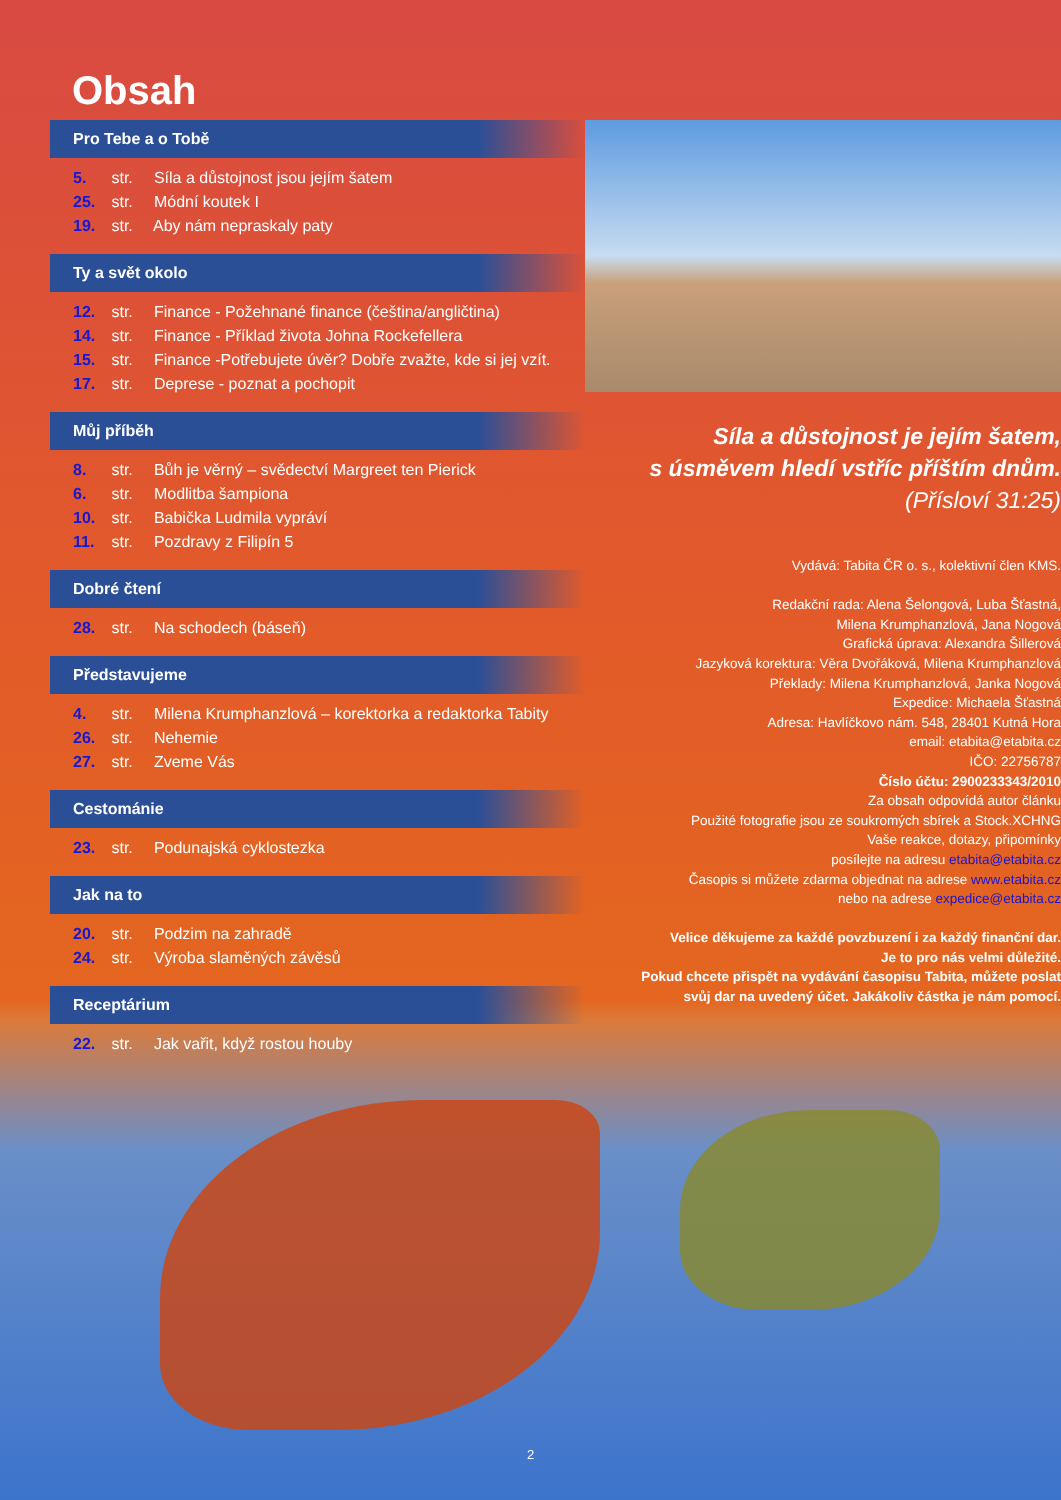Obsah
Pro Tebe a o Tobě
5. str. Síla a důstojnost jsou jejím šatem
25. str. Módní koutek I
19. str. Aby nám nepraskaly paty
Ty a svět okolo
12. str. Finance - Požehnané finance (čeština/angličtina)
14. str. Finance - Příklad života Johna Rockefellera
15. str. Finance -Potřebujete úvěr? Dobře zvažte, kde si jej vzít.
17. str. Deprese - poznat a pochopit
Můj příběh
8. str. Bůh je věrný – svědectví Margreet ten Pierick
6. str. Modlitba šampiona
10. str. Babička Ludmila vypráví
11. str. Pozdravy z Filipín 5
Dobré čtení
28. str. Na schodech (báseň)
Představujeme
4. str. Milena Krumphanzlová – korektorka a redaktorka Tabity
26. str. Nehemie
27. str. Zveme Vás
Cestománie
23. str. Podunajská cyklostezka
Jak na to
20. str. Podzim na zahradě
24. str. Výroba slaměných závěsů
Receptárium
22. str. Jak vařit, když rostou houby
Síla a důstojnost je jejím šatem,
s úsměvem hledí vstříc příštím dnům.
(Přísloví 31:25)
Vydává: Tabita ČR o. s., kolektivní člen KMS.
Redakční rada: Alena Šelongová, Luba Šťastná,
Milena Krumphanzlová, Jana Nogová
Grafická úprava: Alexandra Šillerová
Jazyková korektura: Věra Dvořáková, Milena Krumphanzlová
Překlady: Milena Krumphanzlová, Janka Nogová
Expedice: Michaela Šťastná
Adresa: Havlíčkovo nám. 548, 28401 Kutná Hora
email: etabita@etabita.cz
IČO: 22756787
Číslo účtu: 2900233343/2010
Za obsah odpovídá autor článku
Použité fotografie jsou ze soukromých sbírek a Stock.XCHNG
Vaše reakce, dotazy, připomínky
posílejte na adresu etabita@etabita.cz
Časopis si můžete zdarma objednat na adrese www.etabita.cz
nebo na adrese expedice@etabita.cz
Velice děkujeme za každé povzbuzení i za každý finanční dar.
Je to pro nás velmi důležité.
Pokud chcete přispět na vydávání časopisu Tabita, můžete poslat
svůj dar na uvedený účet. Jakákoliv částka je nám pomocí.
2